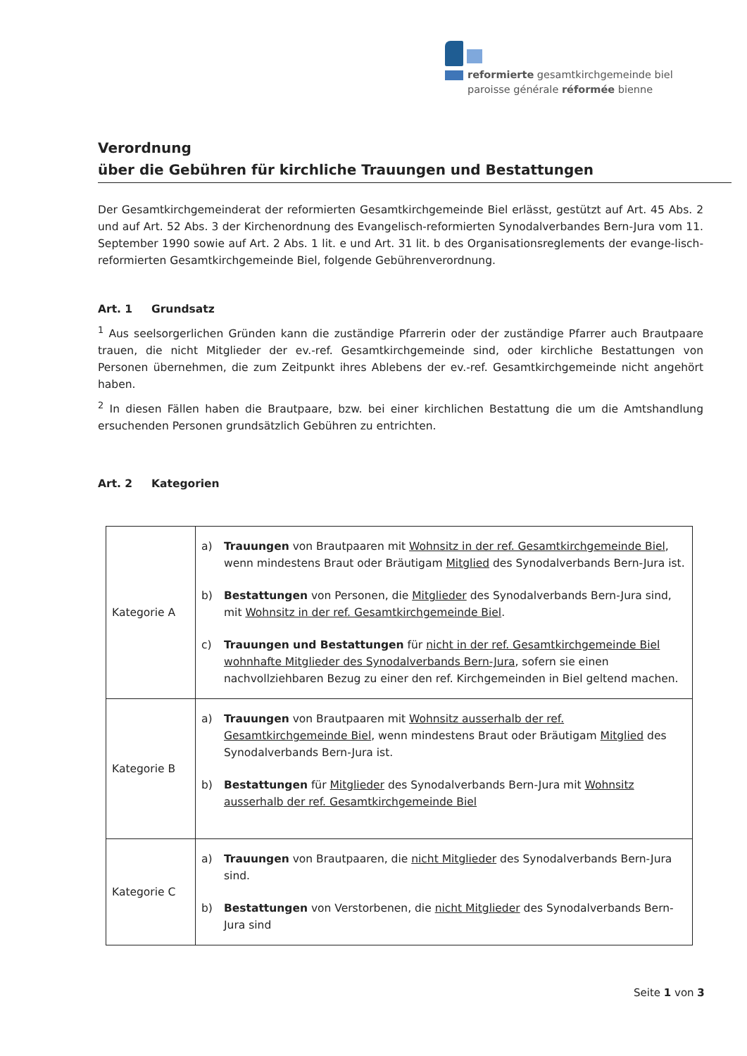reformierte gesamtkirchgemeinde biel
paroisse générale réformée bienne
Verordnung
über die Gebühren für kirchliche Trauungen und Bestattungen
Der Gesamtkirchgemeinderat der reformierten Gesamtkirchgemeinde Biel erlässt, gestützt auf Art. 45 Abs. 2 und auf Art. 52 Abs. 3 der Kirchenordnung des Evangelisch-reformierten Synodalverbandes Bern-Jura vom 11. September 1990 sowie auf Art. 2 Abs. 1 lit. e und Art. 31 lit. b des Organisationsreglements der evange-lisch-reformierten Gesamtkirchgemeinde Biel, folgende Gebührenverordnung.
Art. 1 Grundsatz
<sup>1</sup> Aus seelsorgerlichen Gründen kann die zuständige Pfarrerin oder der zuständige Pfarrer auch Brautpaare trauen, die nicht Mitglieder der ev.-ref. Gesamtkirchgemeinde sind, oder kirchliche Bestattungen von Personen übernehmen, die zum Zeitpunkt ihres Ablebens der ev.-ref. Gesamtkirchgemeinde nicht angehört haben.
<sup>2</sup> In diesen Fällen haben die Brautpaare, bzw. bei einer kirchlichen Bestattung die um die Amtshandlung ersuchenden Personen grundsätzlich Gebühren zu entrichten.
Art. 2 Kategorien
| Kategorie A | a) Trauungen von Brautpaaren mit Wohnsitz in der ref. Gesamtkirchgemeinde Biel , wenn mindestens Braut oder Bräutigam Mitglied des Synodalverbands Bern-Jura ist. b) Bestattungen von Personen, die Mitglieder des Synodalverbands Bern-Jura sind, mit Wohnsitz in der ref. Gesamtkirchgemeinde Biel . c) Trauungen und Bestattungen für nicht in der ref. Gesamtkirchgemeinde Biel wohnhafte Mitglieder des Synodalverbands Bern-Jura , sofern sie einen nachvollziehbaren Bezug zu einer den ref. Kirchgemeinden in Biel geltend machen. |
| Kategorie B | a) Trauungen von Brautpaaren mit Wohnsitz ausserhalb der ref. Gesamtkirchgemeinde Biel , wenn mindestens Braut oder Bräutigam Mitglied des Synodalverbands Bern-Jura ist. b) Bestattungen für Mitglieder des Synodalverbands Bern-Jura mit Wohnsitz ausserhalb der ref. Gesamtkirchgemeinde Biel |
| Kategorie C | a) Trauungen von Brautpaaren, die nicht Mitglieder des Synodalverbands Bern-Jura sind. b) Bestattungen von Verstorbenen, die nicht Mitglieder des Synodalverbands Bern-Jura sind |
Seite 1 von 3